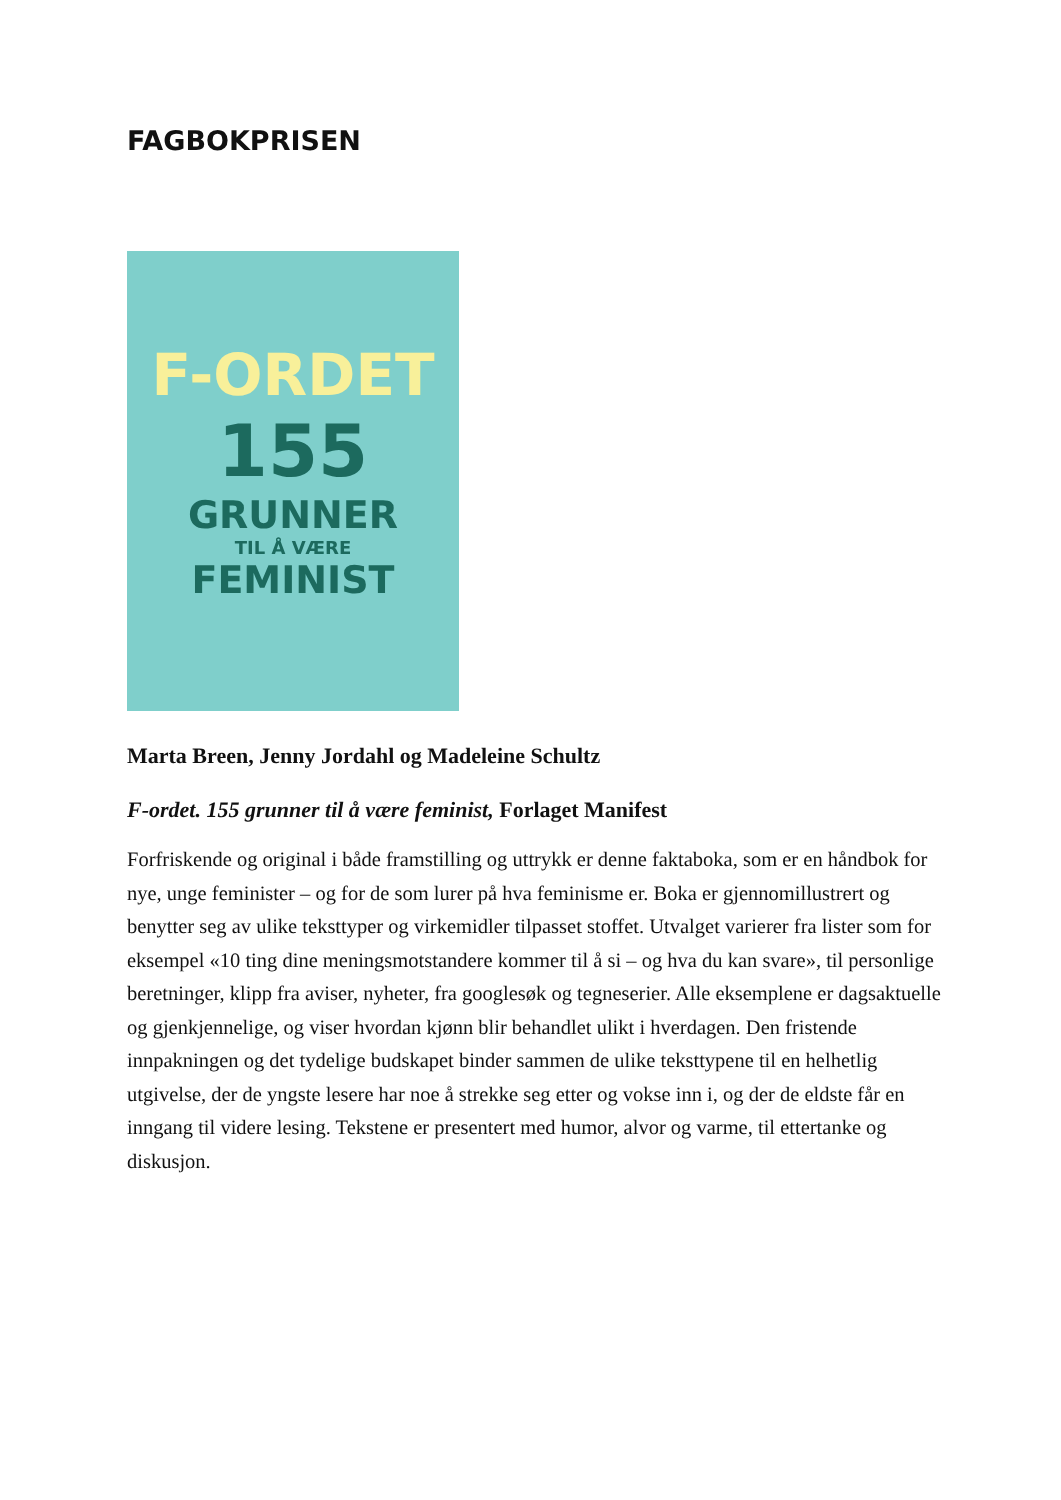FAGBOKPRISEN
F-ORDET
155
GRUNNER
TIL Å VÆRE
FEMINIST
Marta Breen, Jenny Jordahl og Madeleine Schultz
F-ordet. 155 grunner til å være feminist, Forlaget Manifest
Forfriskende og original i både framstilling og uttrykk er denne faktaboka, som er en håndbok for nye, unge feminister – og for de som lurer på hva feminisme er. Boka er gjennomillustrert og benytter seg av ulike teksttyper og virkemidler tilpasset stoffet. Utvalget varierer fra lister som for eksempel «10 ting dine meningsmotstandere kommer til å si – og hva du kan svare», til personlige beretninger, klipp fra aviser, nyheter, fra googlesøk og tegneserier. Alle eksemplene er dagsaktuelle og gjenkjennelige, og viser hvordan kjønn blir behandlet ulikt i hverdagen. Den fristende innpakningen og det tydelige budskapet binder sammen de ulike teksttypene til en helhetlig utgivelse, der de yngste lesere har noe å strekke seg etter og vokse inn i, og der de eldste får en inngang til videre lesing. Tekstene er presentert med humor, alvor og varme, til ettertanke og diskusjon.